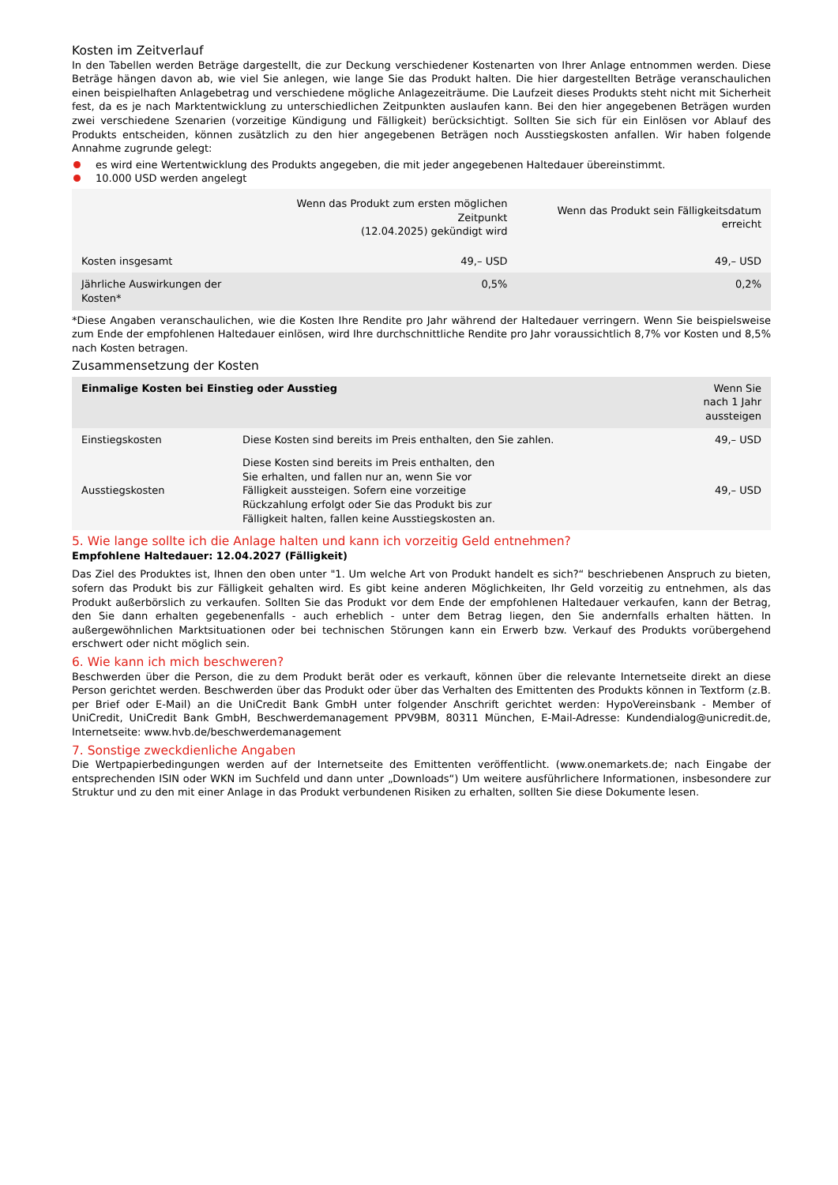Kosten im Zeitverlauf
In den Tabellen werden Beträge dargestellt, die zur Deckung verschiedener Kostenarten von Ihrer Anlage entnommen werden. Diese Beträge hängen davon ab, wie viel Sie anlegen, wie lange Sie das Produkt halten. Die hier dargestellten Beträge veranschaulichen einen beispielhaften Anlagebetrag und verschiedene mögliche Anlagezeiträume. Die Laufzeit dieses Produkts steht nicht mit Sicherheit fest, da es je nach Marktentwicklung zu unterschiedlichen Zeitpunkten auslaufen kann. Bei den hier angegebenen Beträgen wurden zwei verschiedene Szenarien (vorzeitige Kündigung und Fälligkeit) berücksichtigt. Sollten Sie sich für ein Einlösen vor Ablauf des Produkts entscheiden, können zusätzlich zu den hier angegebenen Beträgen noch Ausstiegskosten anfallen. Wir haben folgende Annahme zugrunde gelegt:
es wird eine Wertentwicklung des Produkts angegeben, die mit jeder angegebenen Haltedauer übereinstimmt.
10.000 USD werden angelegt
| | Wenn das Produkt zum ersten möglichen Zeitpunkt (12.04.2025) gekündigt wird | Wenn das Produkt sein Fälligkeitsdatum erreicht |
| --- | --- | --- |
| Kosten insgesamt | 49,– USD | 49,– USD |
| Jährliche Auswirkungen der Kosten* | 0,5% | 0,2% |
*Diese Angaben veranschaulichen, wie die Kosten Ihre Rendite pro Jahr während der Haltedauer verringern. Wenn Sie beispielsweise zum Ende der empfohlenen Haltedauer einlösen, wird Ihre durchschnittliche Rendite pro Jahr voraussichtlich 8,7% vor Kosten und 8,5% nach Kosten betragen.
Zusammensetzung der Kosten
| Einmalige Kosten bei Einstieg oder Ausstieg | | Wenn Sie nach 1 Jahr aussteigen |
| --- | --- | --- |
| Einstiegskosten | Diese Kosten sind bereits im Preis enthalten, den Sie zahlen. | 49,– USD |
| Ausstiegskosten | Diese Kosten sind bereits im Preis enthalten, den Sie erhalten, und fallen nur an, wenn Sie vor Fälligkeit aussteigen. Sofern eine vorzeitige Rückzahlung erfolgt oder Sie das Produkt bis zur Fälligkeit halten, fallen keine Ausstiegskosten an. | 49,– USD |
5. Wie lange sollte ich die Anlage halten und kann ich vorzeitig Geld entnehmen?
Empfohlene Haltedauer: 12.04.2027 (Fälligkeit)
Das Ziel des Produktes ist, Ihnen den oben unter "1. Um welche Art von Produkt handelt es sich?“ beschriebenen Anspruch zu bieten, sofern das Produkt bis zur Fälligkeit gehalten wird. Es gibt keine anderen Möglichkeiten, Ihr Geld vorzeitig zu entnehmen, als das Produkt außerbörslich zu verkaufen. Sollten Sie das Produkt vor dem Ende der empfohlenen Haltedauer verkaufen, kann der Betrag, den Sie dann erhalten gegebenenfalls - auch erheblich - unter dem Betrag liegen, den Sie andernfalls erhalten hätten. In außergewöhnlichen Marktsituationen oder bei technischen Störungen kann ein Erwerb bzw. Verkauf des Produkts vorübergehend erschwert oder nicht möglich sein.
6. Wie kann ich mich beschweren?
Beschwerden über die Person, die zu dem Produkt berät oder es verkauft, können über die relevante Internetseite direkt an diese Person gerichtet werden. Beschwerden über das Produkt oder über das Verhalten des Emittenten des Produkts können in Textform (z.B. per Brief oder E-Mail) an die UniCredit Bank GmbH unter folgender Anschrift gerichtet werden: HypoVereinsbank - Member of UniCredit, UniCredit Bank GmbH, Beschwerdemanagement PPV9BM, 80311 München, E-Mail-Adresse: Kundendialog@unicredit.de, Internetseite: www.hvb.de/beschwerdemanagement
7. Sonstige zweckdienliche Angaben
Die Wertpapierbedingungen werden auf der Internetseite des Emittenten veröffentlicht. (www.onemarkets.de; nach Eingabe der entsprechenden ISIN oder WKN im Suchfeld und dann unter „Downloads“) Um weitere ausführlichere Informationen, insbesondere zur Struktur und zu den mit einer Anlage in das Produkt verbundenen Risiken zu erhalten, sollten Sie diese Dokumente lesen.